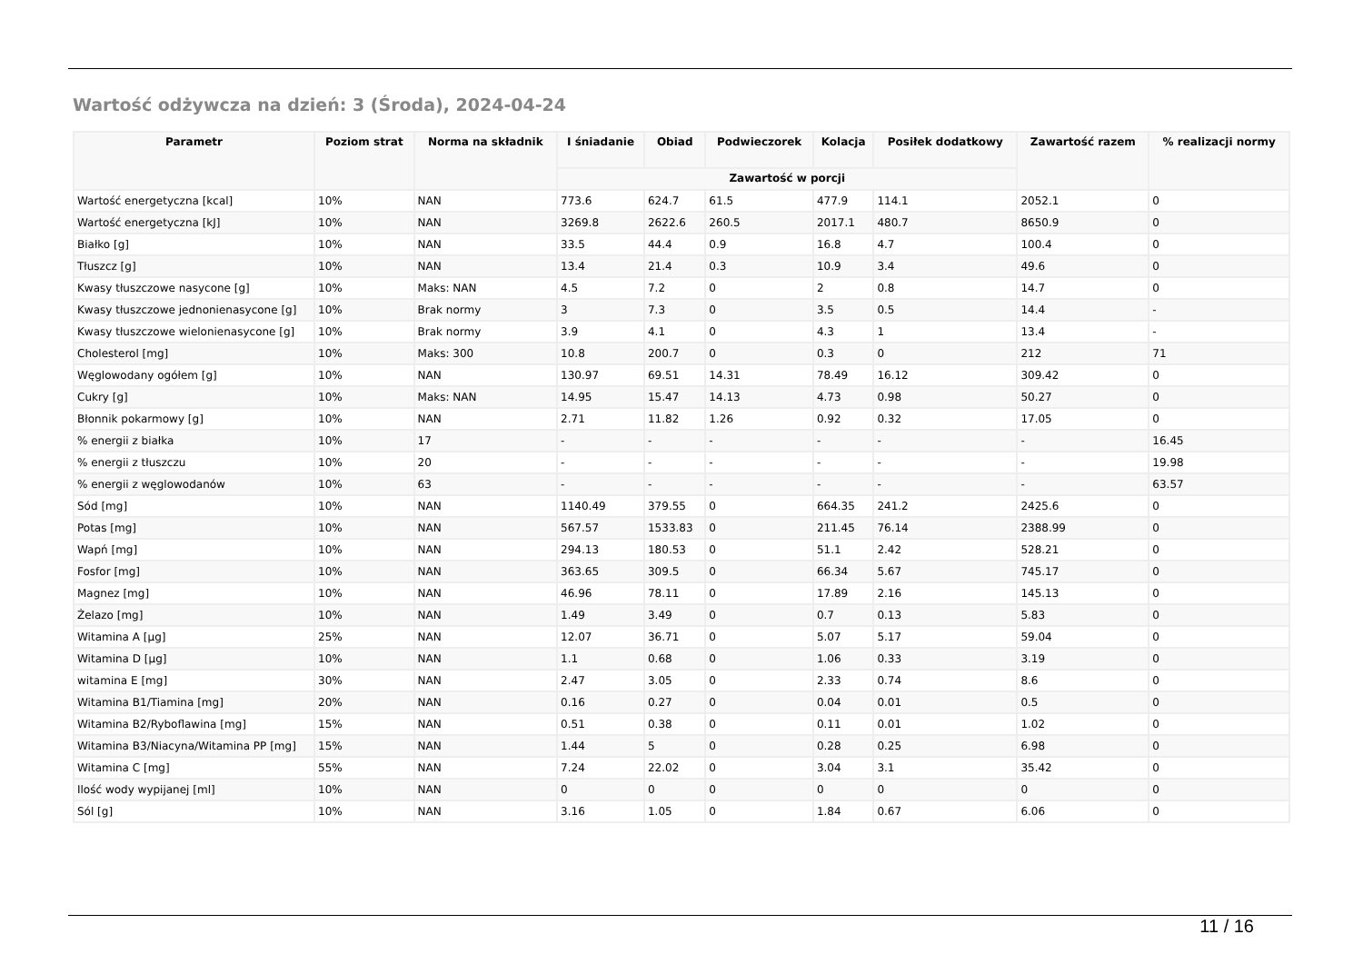Wartość odżywcza na dzień: 3 (Środa), 2024-04-24
| Parametr | Poziom strat | Norma na składnik | I śniadanie | Obiad | Podwieczorek | Kolacja | Posiłek dodatkowy | Zawartość razem | % realizacji normy |
| --- | --- | --- | --- | --- | --- | --- | --- | --- | --- |
| | | | Zawartość w porcji | | | | | | |
| Wartość energetyczna [kcal] | 10% | NAN | 773.6 | 624.7 | 61.5 | 477.9 | 114.1 | 2052.1 | 0 |
| Wartość energetyczna [kJ] | 10% | NAN | 3269.8 | 2622.6 | 260.5 | 2017.1 | 480.7 | 8650.9 | 0 |
| Białko [g] | 10% | NAN | 33.5 | 44.4 | 0.9 | 16.8 | 4.7 | 100.4 | 0 |
| Tłuszcz [g] | 10% | NAN | 13.4 | 21.4 | 0.3 | 10.9 | 3.4 | 49.6 | 0 |
| Kwasy tłuszczowe nasycone [g] | 10% | Maks: NAN | 4.5 | 7.2 | 0 | 2 | 0.8 | 14.7 | 0 |
| Kwasy tłuszczowe jednonienasycone [g] | 10% | Brak normy | 3 | 7.3 | 0 | 3.5 | 0.5 | 14.4 | - |
| Kwasy tłuszczowe wielonienasycone [g] | 10% | Brak normy | 3.9 | 4.1 | 0 | 4.3 | 1 | 13.4 | - |
| Cholesterol [mg] | 10% | Maks: 300 | 10.8 | 200.7 | 0 | 0.3 | 0 | 212 | 71 |
| Węglowodany ogółem [g] | 10% | NAN | 130.97 | 69.51 | 14.31 | 78.49 | 16.12 | 309.42 | 0 |
| Cukry [g] | 10% | Maks: NAN | 14.95 | 15.47 | 14.13 | 4.73 | 0.98 | 50.27 | 0 |
| Błonnik pokarmowy [g] | 10% | NAN | 2.71 | 11.82 | 1.26 | 0.92 | 0.32 | 17.05 | 0 |
| % energii z białka | 10% | 17 | - | - | - | - | - | - | 16.45 |
| % energii z tłuszczu | 10% | 20 | - | - | - | - | - | - | 19.98 |
| % energii z węglowodanów | 10% | 63 | - | - | - | - | - | - | 63.57 |
| Sód [mg] | 10% | NAN | 1140.49 | 379.55 | 0 | 664.35 | 241.2 | 2425.6 | 0 |
| Potas [mg] | 10% | NAN | 567.57 | 1533.83 | 0 | 211.45 | 76.14 | 2388.99 | 0 |
| Wapń [mg] | 10% | NAN | 294.13 | 180.53 | 0 | 51.1 | 2.42 | 528.21 | 0 |
| Fosfor [mg] | 10% | NAN | 363.65 | 309.5 | 0 | 66.34 | 5.67 | 745.17 | 0 |
| Magnez [mg] | 10% | NAN | 46.96 | 78.11 | 0 | 17.89 | 2.16 | 145.13 | 0 |
| Żelazo [mg] | 10% | NAN | 1.49 | 3.49 | 0 | 0.7 | 0.13 | 5.83 | 0 |
| Witamina A [µg] | 25% | NAN | 12.07 | 36.71 | 0 | 5.07 | 5.17 | 59.04 | 0 |
| Witamina D [µg] | 10% | NAN | 1.1 | 0.68 | 0 | 1.06 | 0.33 | 3.19 | 0 |
| witamina E [mg] | 30% | NAN | 2.47 | 3.05 | 0 | 2.33 | 0.74 | 8.6 | 0 |
| Witamina B1/Tiamina [mg] | 20% | NAN | 0.16 | 0.27 | 0 | 0.04 | 0.01 | 0.5 | 0 |
| Witamina B2/Ryboflawina [mg] | 15% | NAN | 0.51 | 0.38 | 0 | 0.11 | 0.01 | 1.02 | 0 |
| Witamina B3/Niacyna/Witamina PP [mg] | 15% | NAN | 1.44 | 5 | 0 | 0.28 | 0.25 | 6.98 | 0 |
| Witamina C [mg] | 55% | NAN | 7.24 | 22.02 | 0 | 3.04 | 3.1 | 35.42 | 0 |
| Ilość wody wypijanej [ml] | 10% | NAN | 0 | 0 | 0 | 0 | 0 | 0 | 0 |
| Sól [g] | 10% | NAN | 3.16 | 1.05 | 0 | 1.84 | 0.67 | 6.06 | 0 |
11 / 16